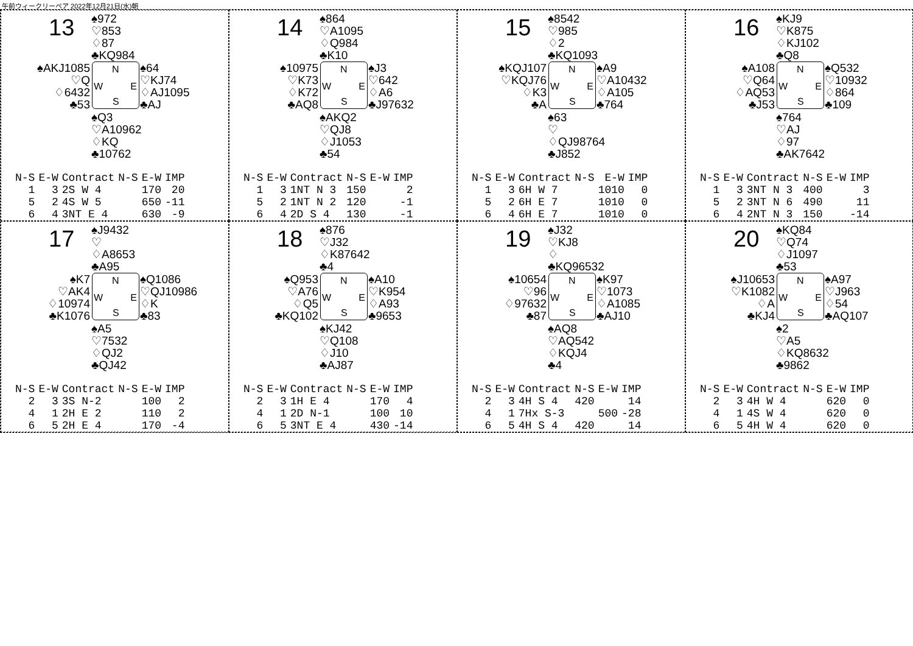午前ウィークリーペア 2022年12月21日(水)朝
13
♠972
♡853
♢87
♣KQ984
♠AKJ1085
♡Q
♢6432
♣53
N
W E
S
♠64
♡KJ74
♢AJ1095
♣AJ
♠Q3
♡A10962
♢KQ
♣10762
| N-S | E-W | Contract | N-S | E-W | IMP |
| --- | --- | --- | --- | --- | --- |
| 1 | 3 | 2S W 4 | | 170 | 20 |
| 5 | 2 | 4S W 5 | | 650 | -11 |
| 6 | 4 | 3NT E 4 | | 630 | -9 |
14
♠864
♡A1095
♢Q984
♣K10
♠10975
♡K73
♢K72
♣AQ8
N
W E
S
♠J3
♡642
♢A6
♣J97632
♠AKQ2
♡QJ8
♢J1053
♣54
| N-S | E-W | Contract | N-S | E-W | IMP |
| --- | --- | --- | --- | --- | --- |
| 1 | 3 | 1NT N 3 | 150 | | 2 |
| 5 | 2 | 1NT N 2 | 120 | | -1 |
| 6 | 4 | 2D S 4 | 130 | | -1 |
15
♠8542
♡985
♢2
♣KQ1093
♠KQJ107
♡KQJ76
♢K3
♣A
N
W E
S
♠A9
♡A10432
♢A105
♣764
♠63
♡
♢QJ98764
♣J852
| N-S | E-W | Contract | N-S | E-W | IMP |
| --- | --- | --- | --- | --- | --- |
| 1 | 3 | 6H W 7 | | 1010 | 0 |
| 5 | 2 | 6H E 7 | | 1010 | 0 |
| 6 | 4 | 6H E 7 | | 1010 | 0 |
16
♠KJ9
♡K875
♢KJ102
♣Q8
♠A108
♡Q64
♢AQ53
♣J53
N
W E
S
♠Q532
♡10932
♢864
♣109
♠764
♡AJ
♢97
♣AK7642
| N-S | E-W | Contract | N-S | E-W | IMP |
| --- | --- | --- | --- | --- | --- |
| 1 | 3 | 3NT N 3 | 400 | | 3 |
| 5 | 2 | 3NT N 6 | 490 | | 11 |
| 6 | 4 | 2NT N 3 | 150 | | -14 |
17
♠J9432
♡
♢A8653
♣A95
♠K7
♡AK4
♢10974
♣K1076
N
W E
S
♠Q1086
♡QJ10986
♢K
♣83
♠A5
♡7532
♢QJ2
♣QJ42
| N-S | E-W | Contract | N-S | E-W | IMP |
| --- | --- | --- | --- | --- | --- |
| 2 | 3 | 3S N-2 | | 100 | 2 |
| 4 | 1 | 2H E 2 | | 110 | 2 |
| 6 | 5 | 2H E 4 | | 170 | -4 |
18
♠876
♡J32
♢K87642
♣4
♠Q953
♡A76
♢Q5
♣KQ102
N
W E
S
♠A10
♡K954
♢A93
♣9653
♠KJ42
♡Q108
♢J10
♣AJ87
| N-S | E-W | Contract | N-S | E-W | IMP |
| --- | --- | --- | --- | --- | --- |
| 2 | 3 | 1H E 4 | | 170 | 4 |
| 4 | 1 | 2D N-1 | | 100 | 10 |
| 6 | 5 | 3NT E 4 | | 430 | -14 |
19
♠J32
♡KJ8
♢
♣KQ96532
♠10654
♡96
♢97632
♣87
N
W E
S
♠K97
♡1073
♢A1085
♣AJ10
♠AQ8
♡AQ542
♢KQJ4
♣4
| N-S | E-W | Contract | N-S | E-W | IMP |
| --- | --- | --- | --- | --- | --- |
| 2 | 3 | 4H S 4 | 420 | | 14 |
| 4 | 1 | 7Hx S-3 | | 500 | -28 |
| 6 | 5 | 4H S 4 | 420 | | 14 |
20
♠KQ84
♡Q74
♢J1097
♣53
♠J10653
♡K1082
♢A
♣KJ4
N
W E
S
♠A97
♡J963
♢54
♣AQ107
♠2
♡A5
♢KQ8632
♣9862
| N-S | E-W | Contract | N-S | E-W | IMP |
| --- | --- | --- | --- | --- | --- |
| 2 | 3 | 4H W 4 | | 620 | 0 |
| 4 | 1 | 4S W 4 | | 620 | 0 |
| 6 | 5 | 4H W 4 | | 620 | 0 |